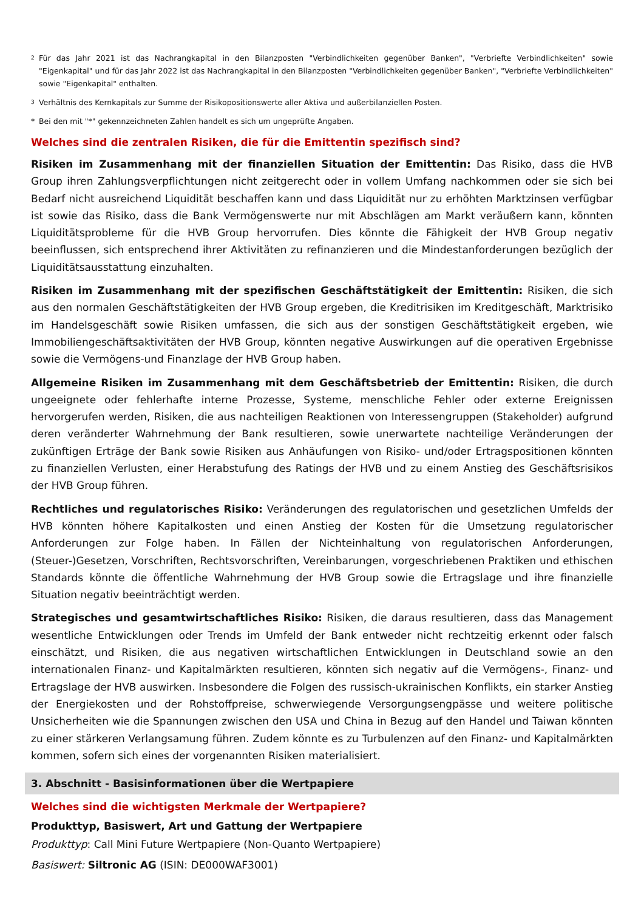2 Für das Jahr 2021 ist das Nachrangkapital in den Bilanzposten "Verbindlichkeiten gegenüber Banken", "Verbriefte Verbindlichkeiten" sowie "Eigenkapital" und für das Jahr 2022 ist das Nachrangkapital in den Bilanzposten "Verbindlichkeiten gegenüber Banken", "Verbriefte Verbindlichkeiten" sowie "Eigenkapital" enthalten.
3 Verhältnis des Kernkapitals zur Summe der Risikopositionswerte aller Aktiva und außerbilanziellen Posten.
* Bei den mit "*" gekennzeichneten Zahlen handelt es sich um ungeprüfte Angaben.
Welches sind die zentralen Risiken, die für die Emittentin spezifisch sind?
Risiken im Zusammenhang mit der finanziellen Situation der Emittentin: Das Risiko, dass die HVB Group ihren Zahlungsverpflichtungen nicht zeitgerecht oder in vollem Umfang nachkommen oder sie sich bei Bedarf nicht ausreichend Liquidität beschaffen kann und dass Liquidität nur zu erhöhten Marktzinsen verfügbar ist sowie das Risiko, dass die Bank Vermögenswerte nur mit Abschlägen am Markt veräußern kann, könnten Liquiditätsprobleme für die HVB Group hervorrufen. Dies könnte die Fähigkeit der HVB Group negativ beeinflussen, sich entsprechend ihrer Aktivitäten zu refinanzieren und die Mindestanforderungen bezüglich der Liquiditätsausstattung einzuhalten.
Risiken im Zusammenhang mit der spezifischen Geschäftstätigkeit der Emittentin: Risiken, die sich aus den normalen Geschäftstätigkeiten der HVB Group ergeben, die Kreditrisiken im Kreditgeschäft, Marktrisiko im Handelsgeschäft sowie Risiken umfassen, die sich aus der sonstigen Geschäftstätigkeit ergeben, wie Immobiliengeschäftsaktivitäten der HVB Group, könnten negative Auswirkungen auf die operativen Ergebnisse sowie die Vermögens-und Finanzlage der HVB Group haben.
Allgemeine Risiken im Zusammenhang mit dem Geschäftsbetrieb der Emittentin: Risiken, die durch ungeeignete oder fehlerhafte interne Prozesse, Systeme, menschliche Fehler oder externe Ereignissen hervorgerufen werden, Risiken, die aus nachteiligen Reaktionen von Interessengruppen (Stakeholder) aufgrund deren veränderter Wahrnehmung der Bank resultieren, sowie unerwartete nachteilige Veränderungen der zukünftigen Erträge der Bank sowie Risiken aus Anhäufungen von Risiko- und/oder Ertragspositionen könnten zu finanziellen Verlusten, einer Herabstufung des Ratings der HVB und zu einem Anstieg des Geschäftsrisikos der HVB Group führen.
Rechtliches und regulatorisches Risiko: Veränderungen des regulatorischen und gesetzlichen Umfelds der HVB könnten höhere Kapitalkosten und einen Anstieg der Kosten für die Umsetzung regulatorischer Anforderungen zur Folge haben. In Fällen der Nichteinhaltung von regulatorischen Anforderungen, (Steuer-)Gesetzen, Vorschriften, Rechtsvorschriften, Vereinbarungen, vorgeschriebenen Praktiken und ethischen Standards könnte die öffentliche Wahrnehmung der HVB Group sowie die Ertragslage und ihre finanzielle Situation negativ beeinträchtigt werden.
Strategisches und gesamtwirtschaftliches Risiko: Risiken, die daraus resultieren, dass das Management wesentliche Entwicklungen oder Trends im Umfeld der Bank entweder nicht rechtzeitig erkennt oder falsch einschätzt, und Risiken, die aus negativen wirtschaftlichen Entwicklungen in Deutschland sowie an den internationalen Finanz- und Kapitalmärkten resultieren, könnten sich negativ auf die Vermögens-, Finanz- und Ertragslage der HVB auswirken. Insbesondere die Folgen des russisch-ukrainischen Konflikts, ein starker Anstieg der Energiekosten und der Rohstoffpreise, schwerwiegende Versorgungsengpässe und weitere politische Unsicherheiten wie die Spannungen zwischen den USA und China in Bezug auf den Handel und Taiwan könnten zu einer stärkeren Verlangsamung führen. Zudem könnte es zu Turbulenzen auf den Finanz- und Kapitalmärkten kommen, sofern sich eines der vorgenannten Risiken materialisiert.
3. Abschnitt - Basisinformationen über die Wertpapiere
Welches sind die wichtigsten Merkmale der Wertpapiere?
Produkttyp, Basiswert, Art und Gattung der Wertpapiere
Produkttyp: Call Mini Future Wertpapiere (Non-Quanto Wertpapiere)
Basiswert: Siltronic AG (ISIN: DE000WAF3001)